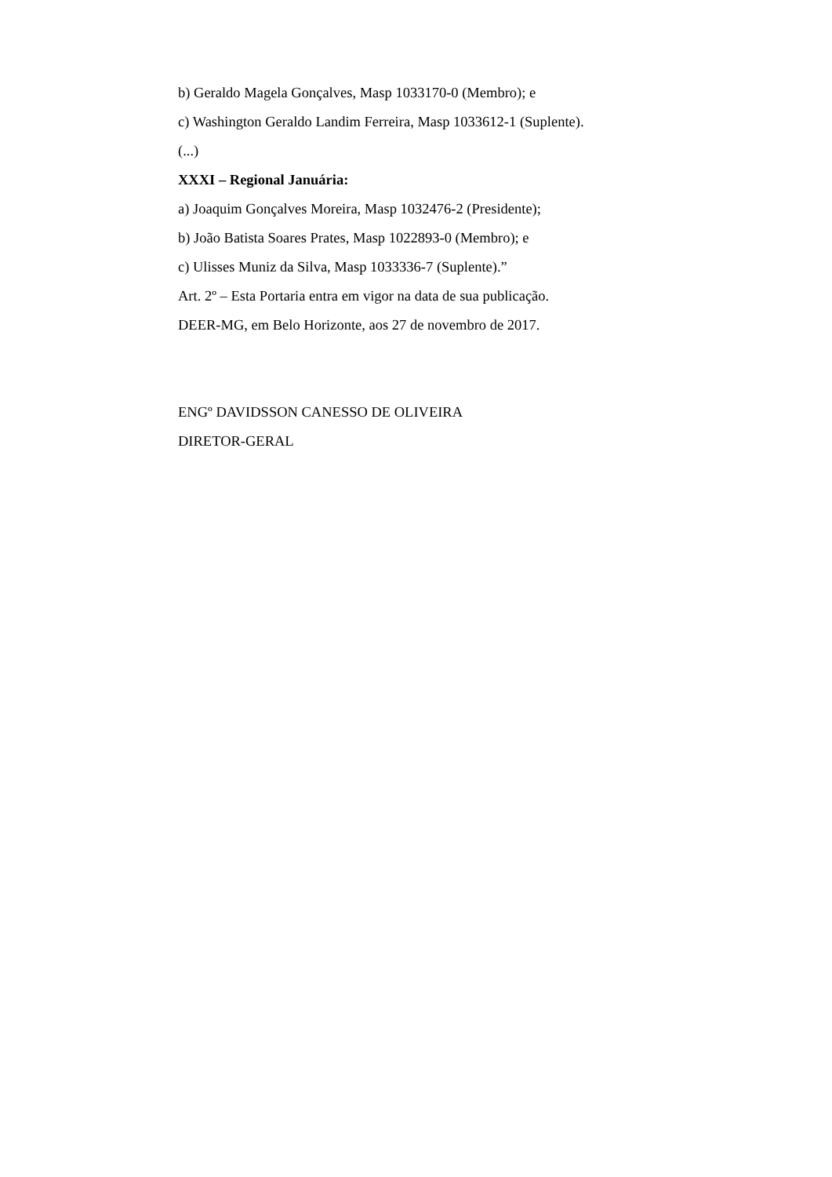b) Geraldo Magela Gonçalves, Masp 1033170-0 (Membro); e
c) Washington Geraldo Landim Ferreira, Masp 1033612-1 (Suplente).
(...)
XXXI – Regional Januária:
a) Joaquim Gonçalves Moreira, Masp 1032476-2 (Presidente);
b) João Batista Soares Prates, Masp 1022893-0 (Membro); e
c) Ulisses Muniz da Silva, Masp 1033336-7 (Suplente).”
Art. 2º – Esta Portaria entra em vigor na data de sua publicação.
DEER-MG, em Belo Horizonte, aos 27 de novembro de 2017.
ENGº DAVIDSSON CANESSO DE OLIVEIRA
DIRETOR-GERAL